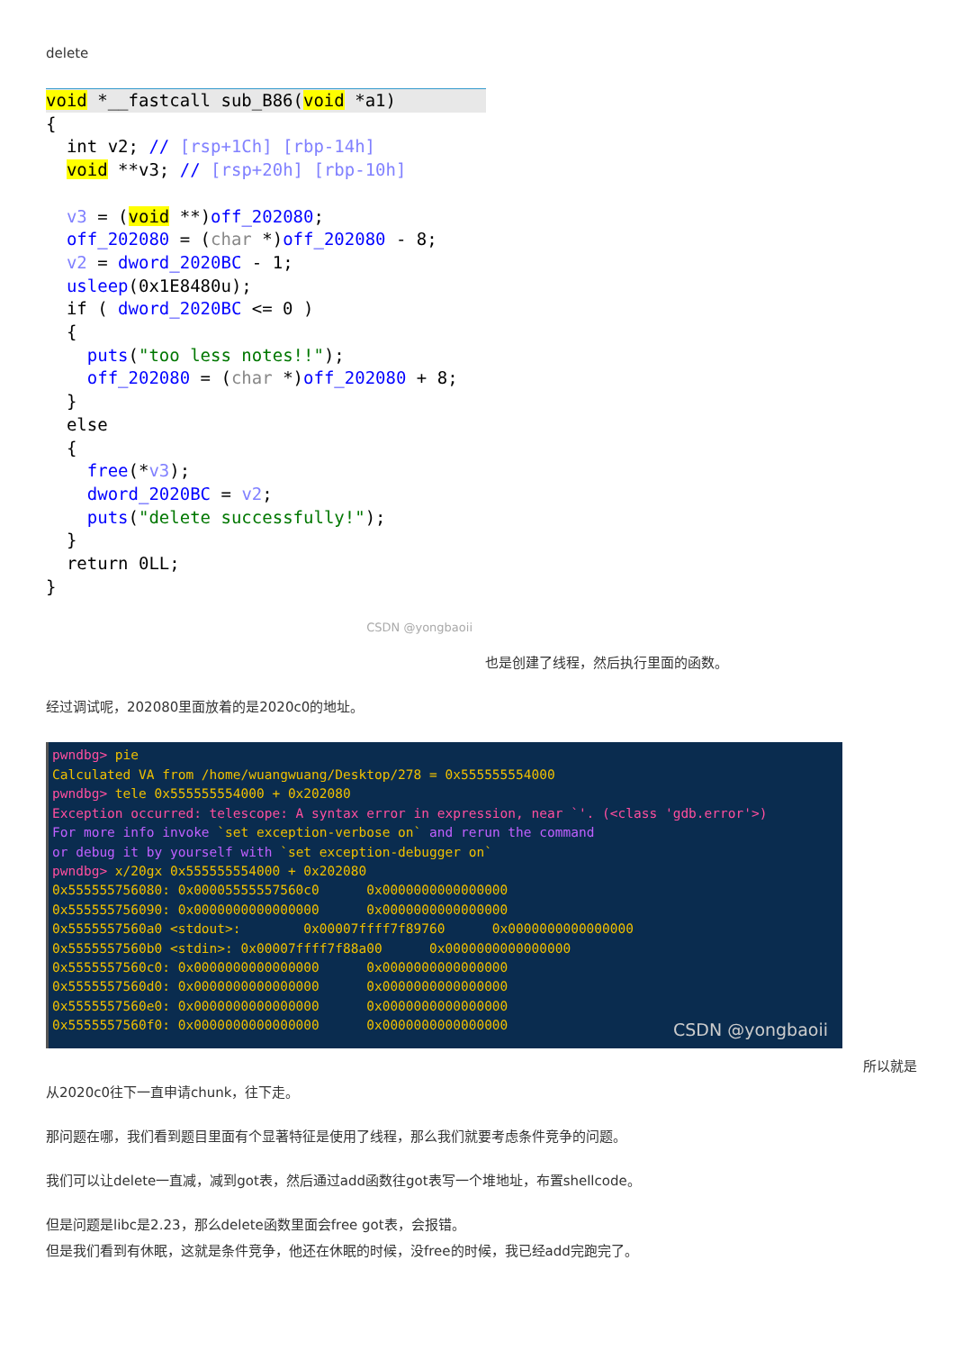delete
void *__fastcall sub_B86(void *a1)
{ int v2; // [rsp+1Ch] [rbp-14h] void **v3; // [rsp+20h] [rbp-10h] v3 = (void **)off_202080; off_202080 = (char *)off_202080 - 8; v2 = dword_2020BC - 1; usleep(0x1E8480u); if ( dword_2020BC <= 0 ) { puts("too less notes!!"); off_202080 = (char *)off_202080 + 8; } else { free(*v3); dword_2020BC = v2; puts("delete successfully!"); } return 0LL; }
CSDN @yongbaoii
也是创建了线程，然后执行里面的函数。
经过调试呢，202080里面放着的是2020c0的地址。
pwndbg> pie Calculated VA from /home/wuangwuang/Desktop/278 = 0x555555554000 pwndbg> tele 0x555555554000 + 0x202080 Exception occurred: telescope: A syntax error in expression, near `'. (<class 'gdb.error'>) For more info invoke `set exception-verbose on` and rerun the command or debug it by yourself with `set exception-debugger on` pwndbg> x/20gx 0x555555554000 + 0x202080 0x555555756080: 0x00005555557560c0 0x0000000000000000 0x555555756090: 0x0000000000000000 0x0000000000000000 0x5555557560a0 <stdout>: 0x00007ffff7f89760 0x0000000000000000 0x5555557560b0 <stdin>: 0x00007ffff7f88a00 0x0000000000000000 0x5555557560c0: 0x0000000000000000 0x0000000000000000 0x5555557560d0: 0x0000000000000000 0x0000000000000000 0x5555557560e0: 0x0000000000000000 0x0000000000000000 0x5555557560f0: 0x0000000000000000 0x0000000000000000
CSDN @yongbaoii
所以就是
从2020c0往下一直申请chunk，往下走。
那问题在哪，我们看到题目里面有个显著特征是使用了线程，那么我们就要考虑条件竞争的问题。
我们可以让delete一直减，减到got表，然后通过add函数往got表写一个堆地址，布置shellcode。
但是问题是libc是2.23，那么delete函数里面会free got表，会报错。
但是我们看到有休眠，这就是条件竞争，他还在休眠的时候，没free的时候，我已经add完跑完了。